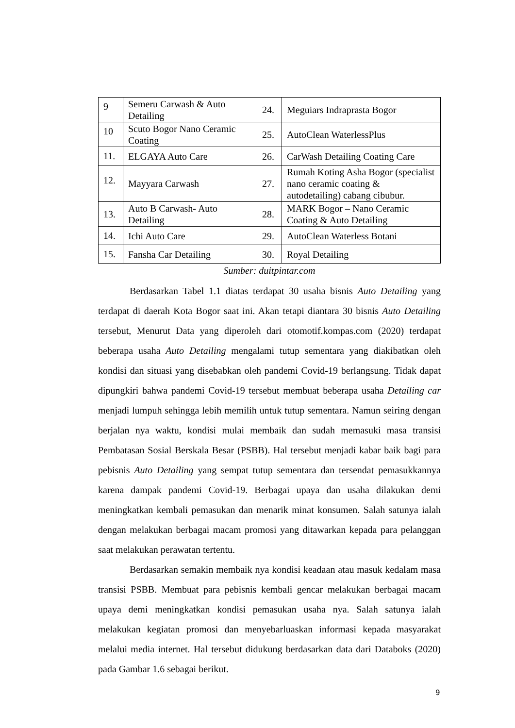| 9 | Semeru Carwash & Auto Detailing | 24. | Meguiars Indraprasta Bogor |
| 10 | Scuto Bogor Nano Ceramic Coating | 25. | AutoClean WaterlessPlus |
| 11. | ELGAYA Auto Care | 26. | CarWash Detailing Coating Care |
| 12. | Mayyara Carwash | 27. | Rumah Koting Asha Bogor (specialist nano ceramic coating & autodetailing) cabang cibubur. |
| 13. | Auto B Carwash- Auto Detailing | 28. | MARK Bogor – Nano Ceramic Coating & Auto Detailing |
| 14. | Ichi Auto Care | 29. | AutoClean Waterless Botani |
| 15. | Fansha Car Detailing | 30. | Royal Detailing |
Sumber: duitpintar.com
Berdasarkan Tabel 1.1 diatas terdapat 30 usaha bisnis Auto Detailing yang terdapat di daerah Kota Bogor saat ini. Akan tetapi diantara 30 bisnis Auto Detailing tersebut, Menurut Data yang diperoleh dari otomotif.kompas.com (2020) terdapat beberapa usaha Auto Detailing mengalami tutup sementara yang diakibatkan oleh kondisi dan situasi yang disebabkan oleh pandemi Covid-19 berlangsung. Tidak dapat dipungkiri bahwa pandemi Covid-19 tersebut membuat beberapa usaha Detailing car menjadi lumpuh sehingga lebih memilih untuk tutup sementara. Namun seiring dengan berjalan nya waktu, kondisi mulai membaik dan sudah memasuki masa transisi Pembatasan Sosial Berskala Besar (PSBB). Hal tersebut menjadi kabar baik bagi para pebisnis Auto Detailing yang sempat tutup sementara dan tersendat pemasukkannya karena dampak pandemi Covid-19. Berbagai upaya dan usaha dilakukan demi meningkatkan kembali pemasukan dan menarik minat konsumen. Salah satunya ialah dengan melakukan berbagai macam promosi yang ditawarkan kepada para pelanggan saat melakukan perawatan tertentu.
Berdasarkan semakin membaik nya kondisi keadaan atau masuk kedalam masa transisi PSBB. Membuat para pebisnis kembali gencar melakukan berbagai macam upaya demi meningkatkan kondisi pemasukan usaha nya. Salah satunya ialah melakukan kegiatan promosi dan menyebarluaskan informasi kepada masyarakat melalui media internet. Hal tersebut didukung berdasarkan data dari Databoks (2020) pada Gambar 1.6 sebagai berikut.
9